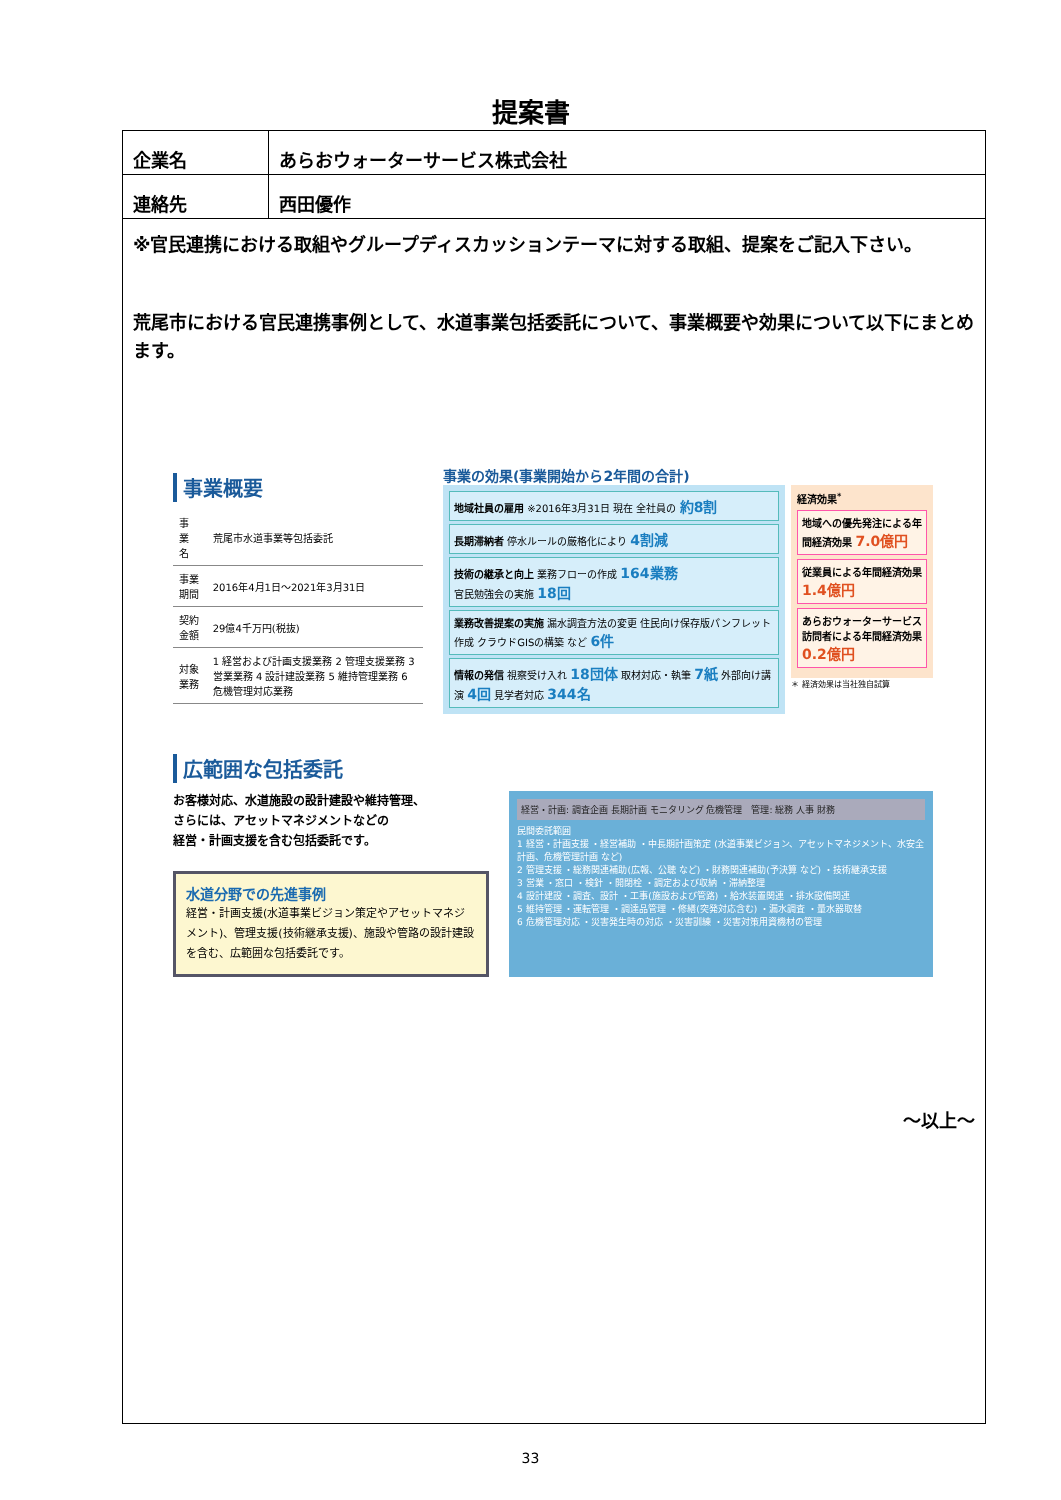提案書
| 企業名 | あらおウォーターサービス株式会社 |
| 連絡先 | 西田優作 |
※官民連携における取組やグループディスカッションテーマに対する取組、提案をご記入下さい。
荒尾市における官民連携事例として、水道事業包括委託について、事業概要や効果について以下にまとめます。
事業概要
| 事 業 名 | 荒尾市水道事業等包括委託 |
| 事業期間 | 2016年4月1日～2021年3月31日 |
| 契約金額 | 29億4千万円(税抜) |
| 対象業務 | 1 経営および計画支援業務 2 管理支援業務 3 営業業務 4 設計建設業務 5 維持管理業務 6 危機管理対応業務 |
事業の効果(事業開始から2年間の合計)
地域社員の雇用 ※2016年3月31日 現在 全社員の 約8割
長期滞納者 停水ルールの厳格化により 4割減
技術の継承と向上 業務フローの作成 164業務
官民勉強会の実施 18回
業務改善提案の実施 漏水調査方法の変更 住民向け保存版パンフレット作成 クラウドGISの構築 など 6件
情報の発信 視察受け入れ 18団体 取材対応・執筆 7紙 外部向け講演 4回 見学者対応 344名
経済効果<sup>*</sup>
地域への優先発注による年間経済効果 7.0億円
従業員による年間経済効果 1.4億円
あらおウォーターサービス訪問者による年間経済効果 0.2億円
＊ 経済効果は当社独自試算
広範囲な包括委託
お客様対応、水道施設の設計建設や維持管理、
さらには、アセットマネジメントなどの
経営・計画支援を含む包括委託です。
水道分野での先進事例
経営・計画支援(水道事業ビジョン策定やアセットマネジメント)、管理支援(技術継承支援)、施設や管路の設計建設を含む、広範囲な包括委託です。
経営・計画: 調査企画 長期計画 モニタリング 危機管理　管理: 総務 人事 財務
民間委託範囲
1 経営・計画支援 ・経営補助 ・中長期計画策定 (水道事業ビジョン、アセットマネジメント、水安全計画、危機管理計画 など)
2 管理支援 ・総務関連補助(広報、公聴 など) ・財務関連補助(予決算 など) ・技術継承支援
3 営業 ・窓口 ・検針 ・開閉栓 ・調定および収納 ・滞納整理
4 設計建設 ・調査、設計 ・工事(施設および管路) ・給水装置関連 ・排水設備関連
5 維持管理 ・運転管理 ・調達品管理 ・修繕(突発対応含む) ・漏水調査 ・量水器取替
6 危機管理対応 ・災害発生時の対応 ・災害訓練 ・災害対策用資機材の管理
～以上～
33